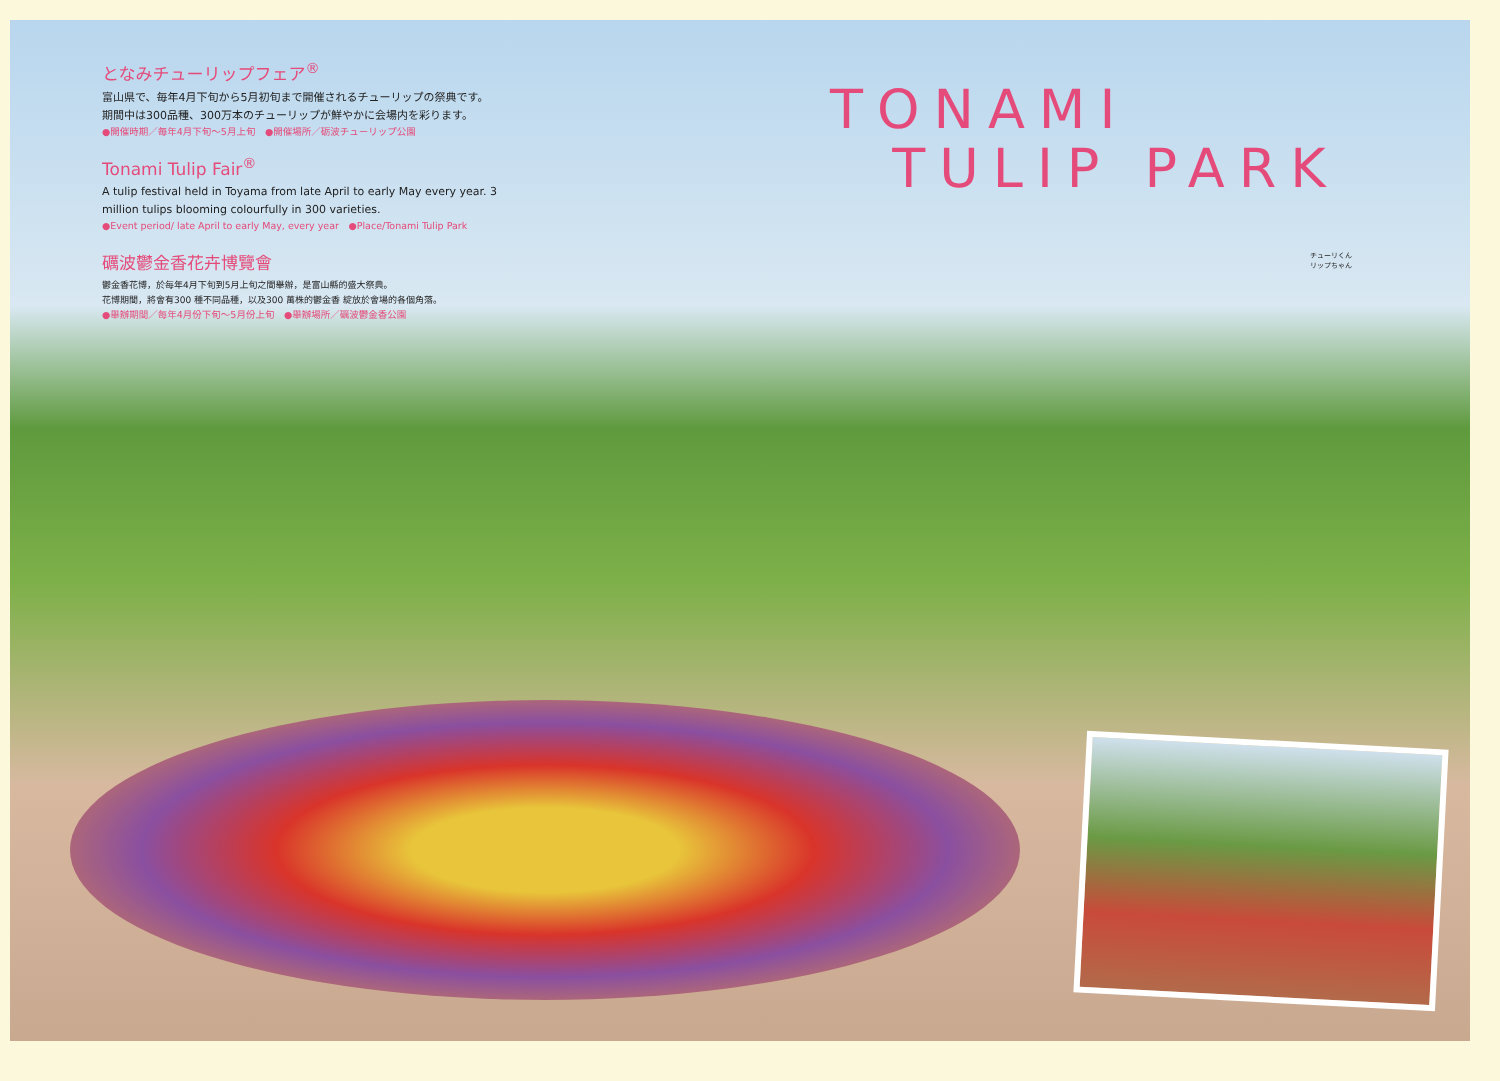となみチューリップフェア<sup>®</sup>
富山県で、毎年4月下旬から5月初旬まで開催されるチューリップの祭典です。
期間中は300品種、300万本のチューリップが鮮やかに会場内を彩ります。
●開催時期／毎年4月下旬～5月上旬　●開催場所／砺波チューリップ公園
Tonami Tulip Fair<sup>®</sup>
A tulip festival held in Toyama from late April to early May every year. 3 million tulips blooming colourfully in 300 varieties.
●Event period/ late April to early May, every year　●Place/Tonami Tulip Park
礪波鬱金香花卉博覽會
鬱金香花博，於每年4月下旬到5月上旬之間舉辦，是富山縣的盛大祭典。
花博期間，將會有300 種不同品種，以及300 萬株的鬱金香 綻放於會場的各個角落。
●舉辦期間／每年4月份下旬～5月份上旬　●舉辦場所／礪波鬱金香公園
TONAMI
TULIP PARK
チューリくん
リップちゃん